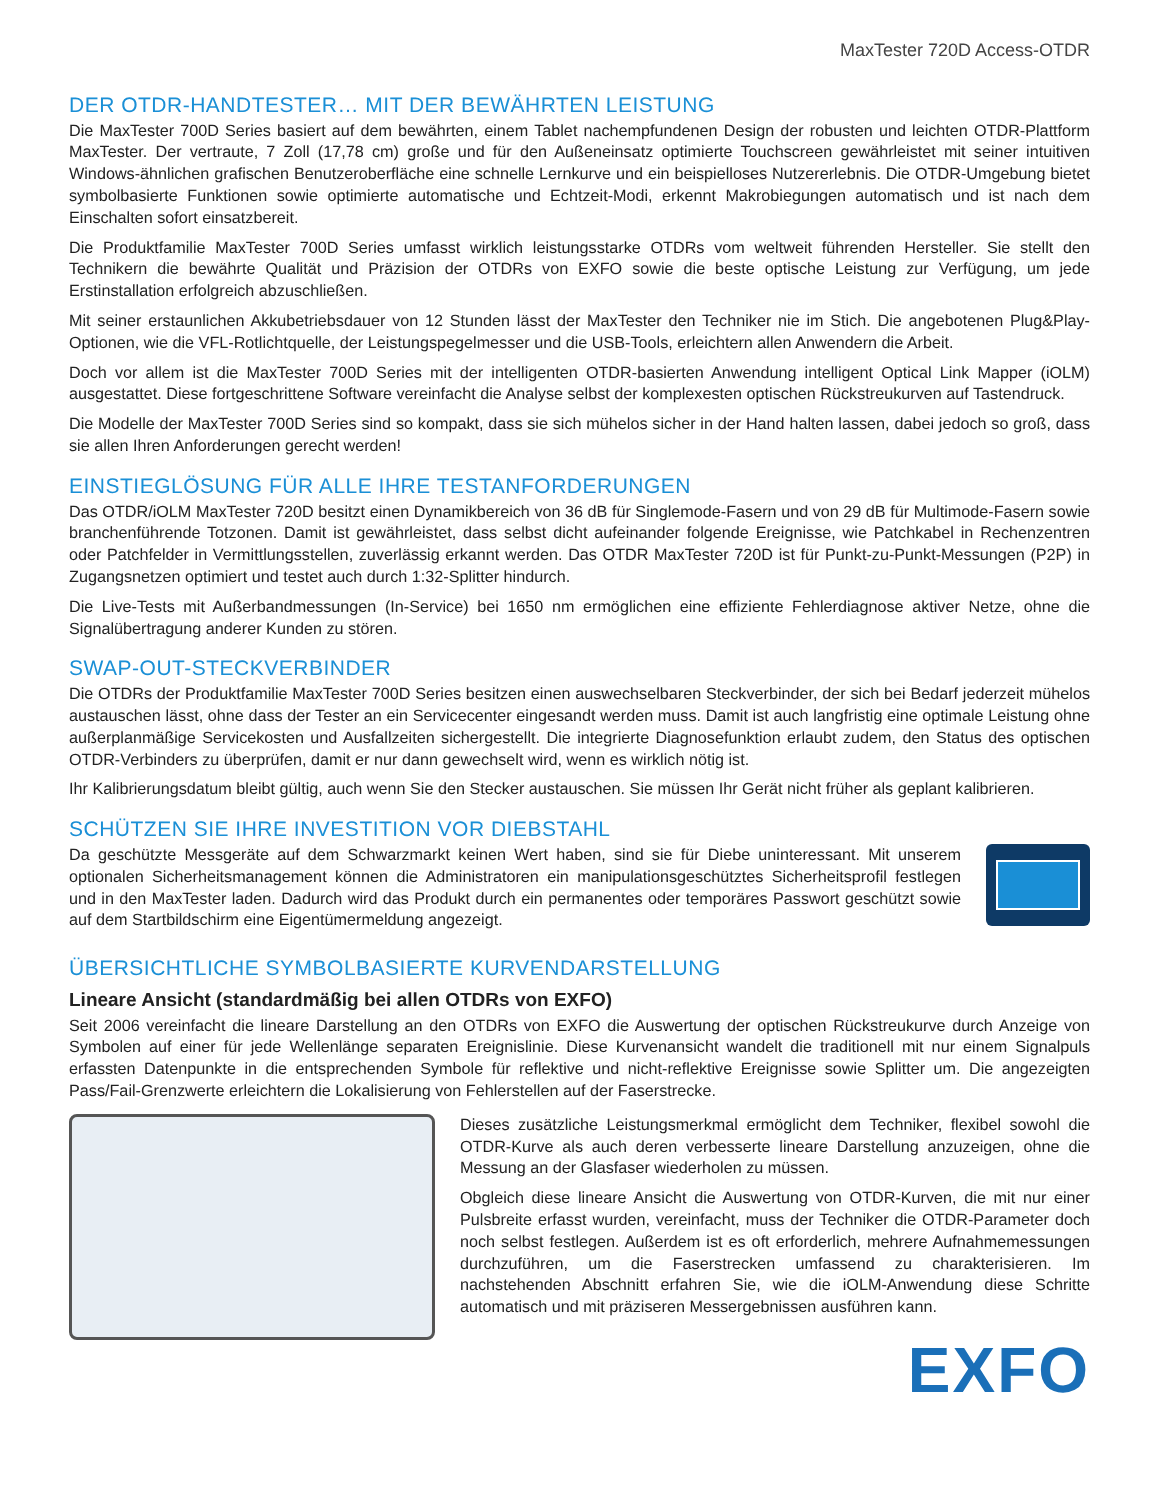MaxTester 720D Access-OTDR
DER OTDR-HANDTESTER… MIT DER BEWÄHRTEN LEISTUNG
Die MaxTester 700D Series basiert auf dem bewährten, einem Tablet nachempfundenen Design der robusten und leichten OTDR-Plattform MaxTester. Der vertraute, 7 Zoll (17,78 cm) große und für den Außeneinsatz optimierte Touchscreen gewährleistet mit seiner intuitiven Windows-ähnlichen grafischen Benutzeroberfläche eine schnelle Lernkurve und ein beispielloses Nutzererlebnis. Die OTDR-Umgebung bietet symbolbasierte Funktionen sowie optimierte automatische und Echtzeit-Modi, erkennt Makrobiegungen automatisch und ist nach dem Einschalten sofort einsatzbereit.
Die Produktfamilie MaxTester 700D Series umfasst wirklich leistungsstarke OTDRs vom weltweit führenden Hersteller. Sie stellt den Technikern die bewährte Qualität und Präzision der OTDRs von EXFO sowie die beste optische Leistung zur Verfügung, um jede Erstinstallation erfolgreich abzuschließen.
Mit seiner erstaunlichen Akkubetriebsdauer von 12 Stunden lässt der MaxTester den Techniker nie im Stich. Die angebotenen Plug&Play-Optionen, wie die VFL-Rotlichtquelle, der Leistungspegelmesser und die USB-Tools, erleichtern allen Anwendern die Arbeit.
Doch vor allem ist die MaxTester 700D Series mit der intelligenten OTDR-basierten Anwendung intelligent Optical Link Mapper (iOLM) ausgestattet. Diese fortgeschrittene Software vereinfacht die Analyse selbst der komplexesten optischen Rückstreukurven auf Tastendruck.
Die Modelle der MaxTester 700D Series sind so kompakt, dass sie sich mühelos sicher in der Hand halten lassen, dabei jedoch so groß, dass sie allen Ihren Anforderungen gerecht werden!
EINSTIEGLÖSUNG FÜR ALLE IHRE TESTANFORDERUNGEN
Das OTDR/iOLM MaxTester 720D besitzt einen Dynamikbereich von 36 dB für Singlemode-Fasern und von 29 dB für Multimode-Fasern sowie branchenführende Totzonen. Damit ist gewährleistet, dass selbst dicht aufeinander folgende Ereignisse, wie Patchkabel in Rechenzentren oder Patchfelder in Vermittlungsstellen, zuverlässig erkannt werden. Das OTDR MaxTester 720D ist für Punkt-zu-Punkt-Messungen (P2P) in Zugangsnetzen optimiert und testet auch durch 1:32-Splitter hindurch.
Die Live-Tests mit Außerbandmessungen (In-Service) bei 1650 nm ermöglichen eine effiziente Fehlerdiagnose aktiver Netze, ohne die Signalübertragung anderer Kunden zu stören.
SWAP-OUT-STECKVERBINDER
Die OTDRs der Produktfamilie MaxTester 700D Series besitzen einen auswechselbaren Steckverbinder, der sich bei Bedarf jederzeit mühelos austauschen lässt, ohne dass der Tester an ein Servicecenter eingesandt werden muss. Damit ist auch langfristig eine optimale Leistung ohne außerplanmäßige Servicekosten und Ausfallzeiten sichergestellt. Die integrierte Diagnosefunktion erlaubt zudem, den Status des optischen OTDR-Verbinders zu überprüfen, damit er nur dann gewechselt wird, wenn es wirklich nötig ist.
Ihr Kalibrierungsdatum bleibt gültig, auch wenn Sie den Stecker austauschen. Sie müssen Ihr Gerät nicht früher als geplant kalibrieren.
SCHÜTZEN SIE IHRE INVESTITION VOR DIEBSTAHL
Da geschützte Messgeräte auf dem Schwarzmarkt keinen Wert haben, sind sie für Diebe uninteressant. Mit unserem optionalen Sicherheitsmanagement können die Administratoren ein manipulationsgeschütztes Sicherheitsprofil festlegen und in den MaxTester laden. Dadurch wird das Produkt durch ein permanentes oder temporäres Passwort geschützt sowie auf dem Startbildschirm eine Eigentümermeldung angezeigt.
ÜBERSICHTLICHE SYMBOLBASIERTE KURVENDARSTELLUNG
Lineare Ansicht (standardmäßig bei allen OTDRs von EXFO)
Seit 2006 vereinfacht die lineare Darstellung an den OTDRs von EXFO die Auswertung der optischen Rückstreukurve durch Anzeige von Symbolen auf einer für jede Wellenlänge separaten Ereignislinie. Diese Kurvenansicht wandelt die traditionell mit nur einem Signalpuls erfassten Datenpunkte in die entsprechenden Symbole für reflektive und nicht-reflektive Ereignisse sowie Splitter um. Die angezeigten Pass/Fail-Grenzwerte erleichtern die Lokalisierung von Fehlerstellen auf der Faserstrecke.
Dieses zusätzliche Leistungsmerkmal ermöglicht dem Techniker, flexibel sowohl die OTDR-Kurve als auch deren verbesserte lineare Darstellung anzuzeigen, ohne die Messung an der Glasfaser wiederholen zu müssen.
Obgleich diese lineare Ansicht die Auswertung von OTDR-Kurven, die mit nur einer Pulsbreite erfasst wurden, vereinfacht, muss der Techniker die OTDR-Parameter doch noch selbst festlegen. Außerdem ist es oft erforderlich, mehrere Aufnahmemessungen durchzuführen, um die Faserstrecken umfassend zu charakterisieren. Im nachstehenden Abschnitt erfahren Sie, wie die iOLM-Anwendung diese Schritte automatisch und mit präziseren Messergebnissen ausführen kann.
EXFO